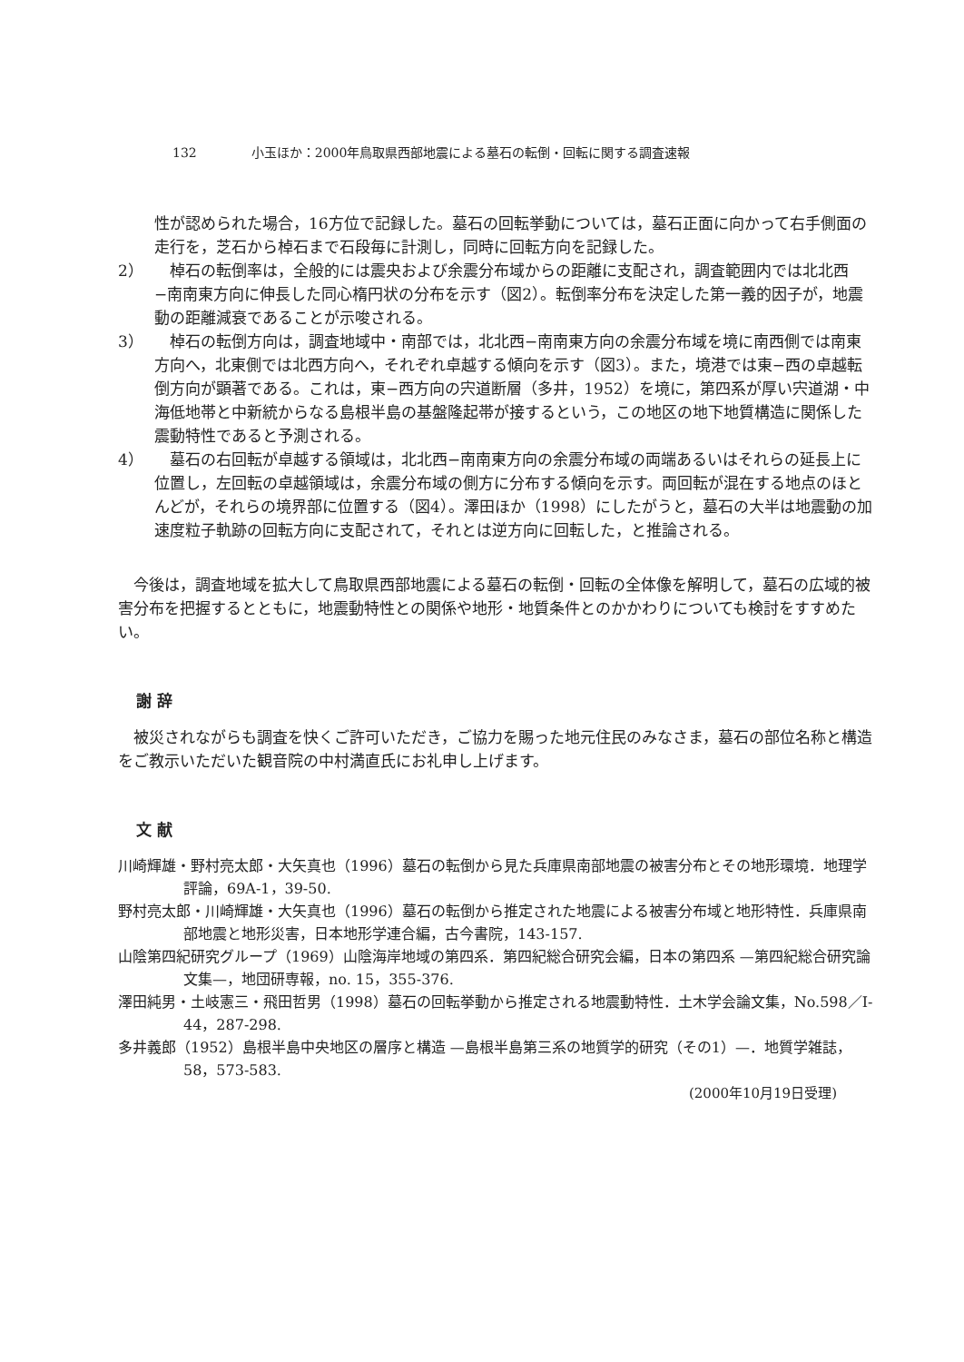132 小玉ほか：2000年鳥取県西部地震による墓石の転倒・回転に関する調査速報
性が認められた場合，16方位で記録した。墓石の回転挙動については，墓石正面に向かって右手側面の走行を，芝石から棹石まで石段毎に計測し，同時に回転方向を記録した。
2） 　棹石の転倒率は，全般的には震央および余震分布域からの距離に支配され，調査範囲内では北北西−南南東方向に伸長した同心楕円状の分布を示す（図2）。転倒率分布を決定した第一義的因子が，地震動の距離減衰であることが示唆される。
3） 　棹石の転倒方向は，調査地域中・南部では，北北西−南南東方向の余震分布域を境に南西側では南東方向へ，北東側では北西方向へ，それぞれ卓越する傾向を示す（図3）。また，境港では東−西の卓越転倒方向が顕著である。これは，東−西方向の宍道断層（多井，1952）を境に，第四系が厚い宍道湖・中海低地帯と中新統からなる島根半島の基盤隆起帯が接するという，この地区の地下地質構造に関係した震動特性であると予測される。
4） 　墓石の右回転が卓越する領域は，北北西−南南東方向の余震分布域の両端あるいはそれらの延長上に位置し，左回転の卓越領域は，余震分布域の側方に分布する傾向を示す。両回転が混在する地点のほとんどが，それらの境界部に位置する（図4）。澤田ほか（1998）にしたがうと，墓石の大半は地震動の加速度粒子軌跡の回転方向に支配されて，それとは逆方向に回転した，と推論される。
今後は，調査地域を拡大して鳥取県西部地震による墓石の転倒・回転の全体像を解明して，墓石の広域的被害分布を把握するとともに，地震動特性との関係や地形・地質条件とのかかわりについても検討をすすめたい。
謝 辞
被災されながらも調査を快くご許可いただき，ご協力を賜った地元住民のみなさま，墓石の部位名称と構造をご教示いただいた観音院の中村満直氏にお礼申し上げます。
文 献
川崎輝雄・野村亮太郎・大矢真也（1996）墓石の転倒から見た兵庫県南部地震の被害分布とその地形環境．地理学評論，69A-1，39-50.
野村亮太郎・川崎輝雄・大矢真也（1996）墓石の転倒から推定された地震による被害分布域と地形特性．兵庫県南部地震と地形災害，日本地形学連合編，古今書院，143-157.
山陰第四紀研究グループ（1969）山陰海岸地域の第四系．第四紀総合研究会編，日本の第四系 —第四紀総合研究論文集—，地団研専報，no. 15，355-376.
澤田純男・土岐憲三・飛田哲男（1998）墓石の回転挙動から推定される地震動特性．土木学会論文集，No.598／I-44，287-298.
多井義郎（1952）島根半島中央地区の層序と構造 —島根半島第三系の地質学的研究（その1）—．地質学雑誌，58，573-583.
(2000年10月19日受理)